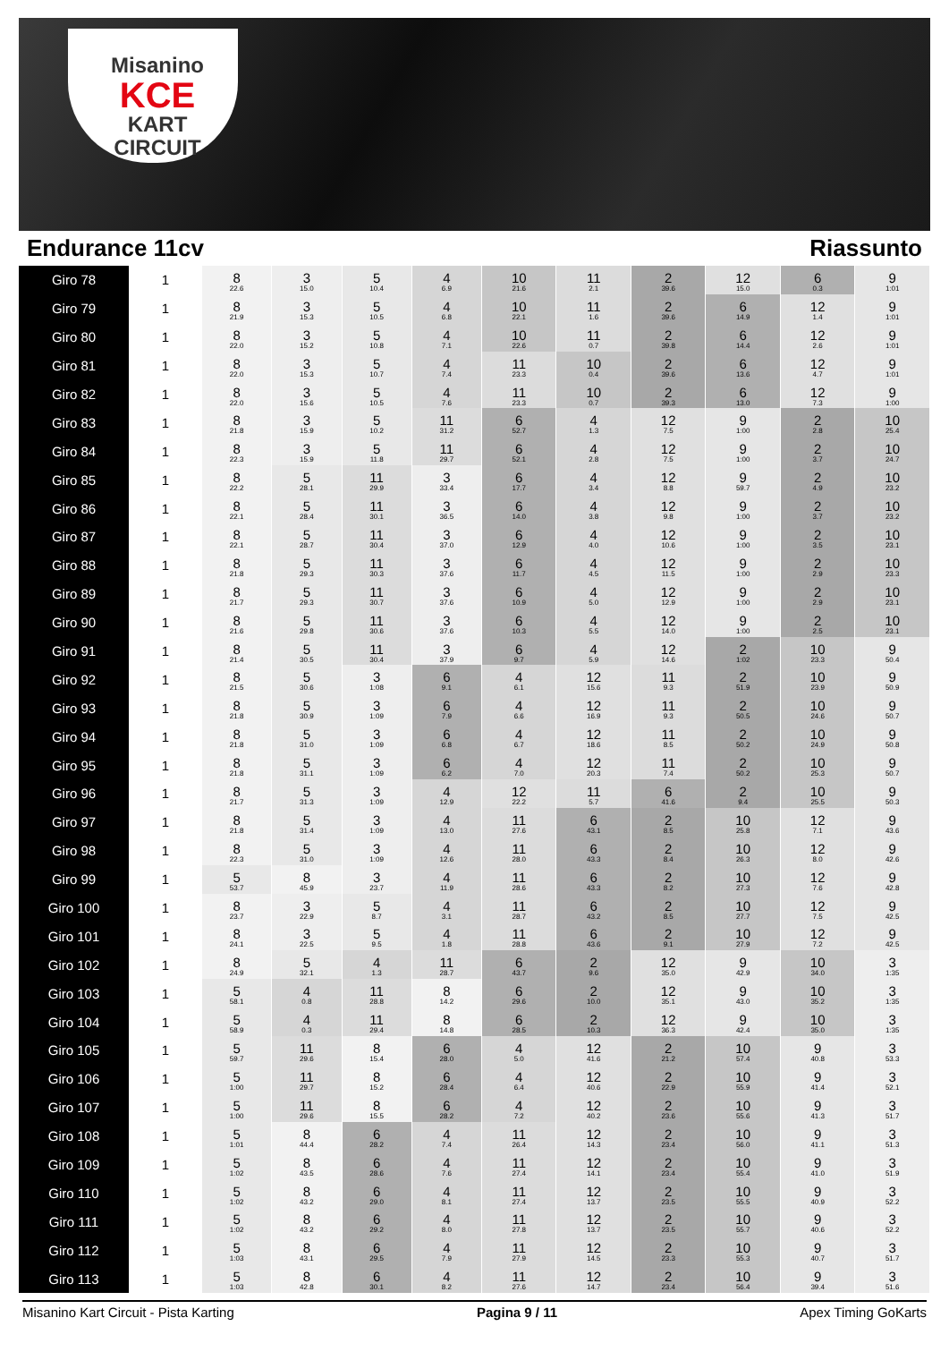Misanino
KCE
KART CIRCUIT
Endurance 11cv Riassunto
| Giro 78 | 1 | 8 22.6 | 3 15.0 | 5 10.4 | 4 6.9 | 10 21.6 | 11 2.1 | 2 39.6 | 12 15.0 | 6 0.3 | 9 1:01 |
| Giro 79 | 1 | 8 21.9 | 3 15.3 | 5 10.5 | 4 6.8 | 10 22.1 | 11 1.6 | 2 39.6 | 6 14.9 | 12 1.4 | 9 1:01 |
| Giro 80 | 1 | 8 22.0 | 3 15.2 | 5 10.8 | 4 7.1 | 10 22.6 | 11 0.7 | 2 39.8 | 6 14.4 | 12 2.6 | 9 1:01 |
| Giro 81 | 1 | 8 22.0 | 3 15.3 | 5 10.7 | 4 7.4 | 11 23.3 | 10 0.4 | 2 39.6 | 6 13.6 | 12 4.7 | 9 1:01 |
| Giro 82 | 1 | 8 22.0 | 3 15.6 | 5 10.5 | 4 7.6 | 11 23.3 | 10 0.7 | 2 39.3 | 6 13.0 | 12 7.3 | 9 1:00 |
| Giro 83 | 1 | 8 21.8 | 3 15.9 | 5 10.2 | 11 31.2 | 6 52.7 | 4 1.3 | 12 7.5 | 9 1:00 | 2 2.8 | 10 25.4 |
| Giro 84 | 1 | 8 22.3 | 3 15.9 | 5 11.8 | 11 29.7 | 6 52.1 | 4 2.8 | 12 7.5 | 9 1:00 | 2 3.7 | 10 24.7 |
| Giro 85 | 1 | 8 22.2 | 5 28.1 | 11 29.9 | 3 33.4 | 6 17.7 | 4 3.4 | 12 8.8 | 9 59.7 | 2 4.9 | 10 23.2 |
| Giro 86 | 1 | 8 22.1 | 5 28.4 | 11 30.1 | 3 36.5 | 6 14.0 | 4 3.8 | 12 9.8 | 9 1:00 | 2 3.7 | 10 23.2 |
| Giro 87 | 1 | 8 22.1 | 5 28.7 | 11 30.4 | 3 37.0 | 6 12.9 | 4 4.0 | 12 10.6 | 9 1:00 | 2 3.5 | 10 23.1 |
| Giro 88 | 1 | 8 21.8 | 5 29.3 | 11 30.3 | 3 37.6 | 6 11.7 | 4 4.5 | 12 11.5 | 9 1:00 | 2 2.9 | 10 23.3 |
| Giro 89 | 1 | 8 21.7 | 5 29.3 | 11 30.7 | 3 37.6 | 6 10.9 | 4 5.0 | 12 12.9 | 9 1:00 | 2 2.9 | 10 23.1 |
| Giro 90 | 1 | 8 21.6 | 5 29.8 | 11 30.6 | 3 37.6 | 6 10.3 | 4 5.5 | 12 14.0 | 9 1:00 | 2 2.5 | 10 23.1 |
| Giro 91 | 1 | 8 21.4 | 5 30.5 | 11 30.4 | 3 37.9 | 6 9.7 | 4 5.9 | 12 14.6 | 2 1:02 | 10 23.3 | 9 50.4 |
| Giro 92 | 1 | 8 21.5 | 5 30.6 | 3 1:08 | 6 9.1 | 4 6.1 | 12 15.6 | 11 9.3 | 2 51.9 | 10 23.9 | 9 50.9 |
| Giro 93 | 1 | 8 21.8 | 5 30.9 | 3 1:09 | 6 7.9 | 4 6.6 | 12 16.9 | 11 9.3 | 2 50.5 | 10 24.6 | 9 50.7 |
| Giro 94 | 1 | 8 21.8 | 5 31.0 | 3 1:09 | 6 6.8 | 4 6.7 | 12 18.6 | 11 8.5 | 2 50.2 | 10 24.9 | 9 50.8 |
| Giro 95 | 1 | 8 21.8 | 5 31.1 | 3 1:09 | 6 6.2 | 4 7.0 | 12 20.3 | 11 7.4 | 2 50.2 | 10 25.3 | 9 50.7 |
| Giro 96 | 1 | 8 21.7 | 5 31.3 | 3 1:09 | 4 12.9 | 12 22.2 | 11 5.7 | 6 41.6 | 2 9.4 | 10 25.5 | 9 50.3 |
| Giro 97 | 1 | 8 21.8 | 5 31.4 | 3 1:09 | 4 13.0 | 11 27.6 | 6 43.1 | 2 8.5 | 10 25.8 | 12 7.1 | 9 43.6 |
| Giro 98 | 1 | 8 22.3 | 5 31.0 | 3 1:09 | 4 12.6 | 11 28.0 | 6 43.3 | 2 8.4 | 10 26.3 | 12 8.0 | 9 42.6 |
| Giro 99 | 1 | 5 53.7 | 8 45.9 | 3 23.7 | 4 11.9 | 11 28.6 | 6 43.3 | 2 8.2 | 10 27.3 | 12 7.6 | 9 42.8 |
| Giro 100 | 1 | 8 23.7 | 3 22.9 | 5 8.7 | 4 3.1 | 11 28.7 | 6 43.2 | 2 8.5 | 10 27.7 | 12 7.5 | 9 42.5 |
| Giro 101 | 1 | 8 24.1 | 3 22.5 | 5 9.5 | 4 1.8 | 11 28.8 | 6 43.6 | 2 9.1 | 10 27.9 | 12 7.2 | 9 42.5 |
| Giro 102 | 1 | 8 24.9 | 5 32.1 | 4 1.3 | 11 28.7 | 6 43.7 | 2 9.6 | 12 35.0 | 9 42.9 | 10 34.0 | 3 1:35 |
| Giro 103 | 1 | 5 58.1 | 4 0.8 | 11 28.8 | 8 14.2 | 6 29.6 | 2 10.0 | 12 35.1 | 9 43.0 | 10 35.2 | 3 1:35 |
| Giro 104 | 1 | 5 58.9 | 4 0.3 | 11 29.4 | 8 14.8 | 6 28.5 | 2 10.3 | 12 36.3 | 9 42.4 | 10 35.0 | 3 1:35 |
| Giro 105 | 1 | 5 59.7 | 11 29.6 | 8 15.4 | 6 28.0 | 4 5.0 | 12 41.6 | 2 21.2 | 10 57.4 | 9 40.8 | 3 53.3 |
| Giro 106 | 1 | 5 1:00 | 11 29.7 | 8 15.2 | 6 28.4 | 4 6.4 | 12 40.6 | 2 22.9 | 10 55.9 | 9 41.4 | 3 52.1 |
| Giro 107 | 1 | 5 1:00 | 11 29.6 | 8 15.5 | 6 28.2 | 4 7.2 | 12 40.2 | 2 23.6 | 10 55.6 | 9 41.3 | 3 51.7 |
| Giro 108 | 1 | 5 1:01 | 8 44.4 | 6 28.2 | 4 7.4 | 11 26.4 | 12 14.3 | 2 23.4 | 10 56.0 | 9 41.1 | 3 51.3 |
| Giro 109 | 1 | 5 1:02 | 8 43.5 | 6 28.6 | 4 7.6 | 11 27.4 | 12 14.1 | 2 23.4 | 10 55.4 | 9 41.0 | 3 51.9 |
| Giro 110 | 1 | 5 1:02 | 8 43.2 | 6 29.0 | 4 8.1 | 11 27.4 | 12 13.7 | 2 23.5 | 10 55.5 | 9 40.9 | 3 52.2 |
| Giro 111 | 1 | 5 1:02 | 8 43.2 | 6 29.2 | 4 8.0 | 11 27.8 | 12 13.7 | 2 23.5 | 10 55.7 | 9 40.6 | 3 52.2 |
| Giro 112 | 1 | 5 1:03 | 8 43.1 | 6 29.5 | 4 7.9 | 11 27.9 | 12 14.5 | 2 23.3 | 10 55.3 | 9 40.7 | 3 51.7 |
| Giro 113 | 1 | 5 1:03 | 8 42.8 | 6 30.1 | 4 8.2 | 11 27.6 | 12 14.7 | 2 23.4 | 10 56.4 | 9 39.4 | 3 51.6 |
Misanino Kart Circuit - Pista Karting
Pagina 9 / 11 Apex Timing GoKarts